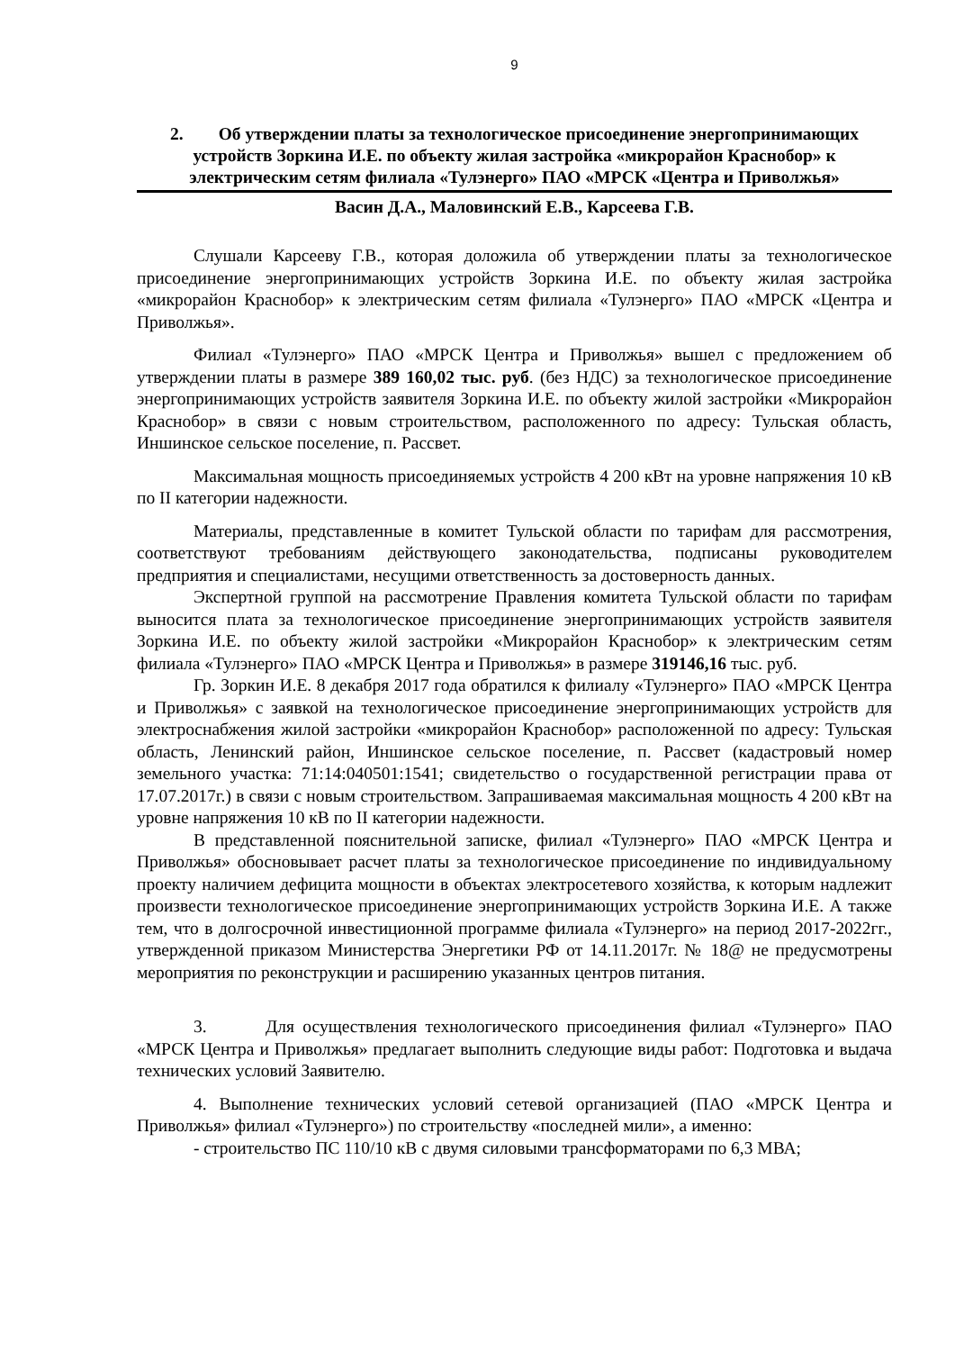9
2. Об утверждении платы за технологическое присоединение энергопринимающих устройств Зоркина И.Е. по объекту жилая застройка «микрорайон Краснобор» к электрическим сетям филиала «Тулэнерго» ПАО «МРСК «Центра и Приволжья»
Васин Д.А., Маловинский Е.В., Карсеева Г.В.
Слушали Карсееву Г.В., которая доложила об утверждении платы за технологическое присоединение энергопринимающих устройств Зоркина И.Е. по объекту жилая застройка «микрорайон Краснобор» к электрическим сетям филиала «Тулэнерго» ПАО «МРСК «Центра и Приволжья».
Филиал «Тулэнерго» ПАО «МРСК Центра и Приволжья» вышел с предложением об утверждении платы в размере 389 160,02 тыс. руб. (без НДС) за технологическое присоединение энергопринимающих устройств заявителя Зоркина И.Е. по объекту жилой застройки «Микрорайон Краснобор» в связи с новым строительством, расположенного по адресу: Тульская область, Иншинское сельское поселение, п. Рассвет.
Максимальная мощность присоединяемых устройств 4 200 кВт на уровне напряжения 10 кВ по II категории надежности.
Материалы, представленные в комитет Тульской области по тарифам для рассмотрения, соответствуют требованиям действующего законодательства, подписаны руководителем предприятия и специалистами, несущими ответственность за достоверность данных.
Экспертной группой на рассмотрение Правления комитета Тульской области по тарифам выносится плата за технологическое присоединение энергопринимающих устройств заявителя Зоркина И.Е. по объекту жилой застройки «Микрорайон Краснобор» к электрическим сетям филиала «Тулэнерго» ПАО «МРСК Центра и Приволжья» в размере 319146,16 тыс. руб.
Гр. Зоркин И.Е. 8 декабря 2017 года обратился к филиалу «Тулэнерго» ПАО «МРСК Центра и Приволжья» с заявкой на технологическое присоединение энергопринимающих устройств для электроснабжения жилой застройки «микрорайон Краснобор» расположенной по адресу: Тульская область, Ленинский район, Иншинское сельское поселение, п. Рассвет (кадастровый номер земельного участка: 71:14:040501:1541; свидетельство о государственной регистрации права от 17.07.2017г.) в связи с новым строительством. Запрашиваемая максимальная мощность 4 200 кВт на уровне напряжения 10 кВ по II категории надежности.
В представленной пояснительной записке, филиал «Тулэнерго» ПАО «МРСК Центра и Приволжья» обосновывает расчет платы за технологическое присоединение по индивидуальному проекту наличием дефицита мощности в объектах электросетевого хозяйства, к которым надлежит произвести технологическое присоединение энергопринимающих устройств Зоркина И.Е. А также тем, что в долгосрочной инвестиционной программе филиала «Тулэнерго» на период 2017-2022гг., утвержденной приказом Министерства Энергетики РФ от 14.11.2017г. № 18@ не предусмотрены мероприятия по реконструкции и расширению указанных центров питания.
3. Для осуществления технологического присоединения филиал «Тулэнерго» ПАО «МРСК Центра и Приволжья» предлагает выполнить следующие виды работ: Подготовка и выдача технических условий Заявителю.
4. Выполнение технических условий сетевой организацией (ПАО «МРСК Центра и Приволжья» филиал «Тулэнерго») по строительству «последней мили», а именно:
- строительство ПС 110/10 кВ с двумя силовыми трансформаторами по 6,3 МВА;